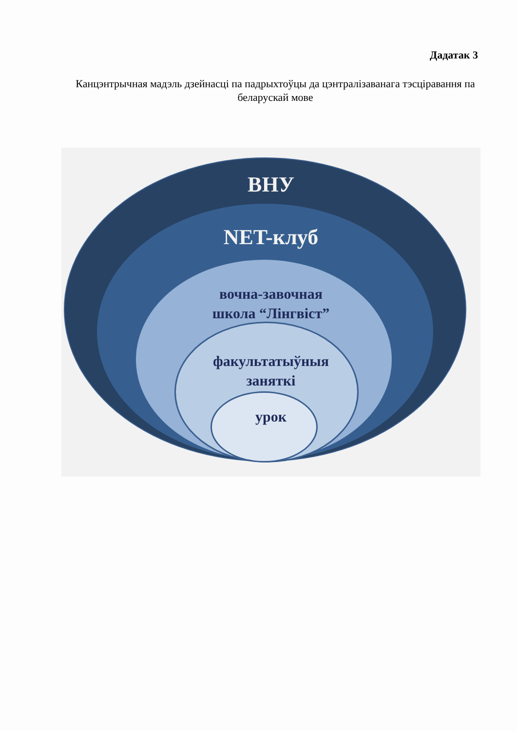Дадатак 3
Канцэнтрычная мадэль дзейнасці па падрыхтоўцы да цэнтралізаванага тэсціравання па беларускай мове
ВНУ
NET-клуб
вочна-завочная
школа “Лінгвіст”
факультатыўныя
заняткі
урок